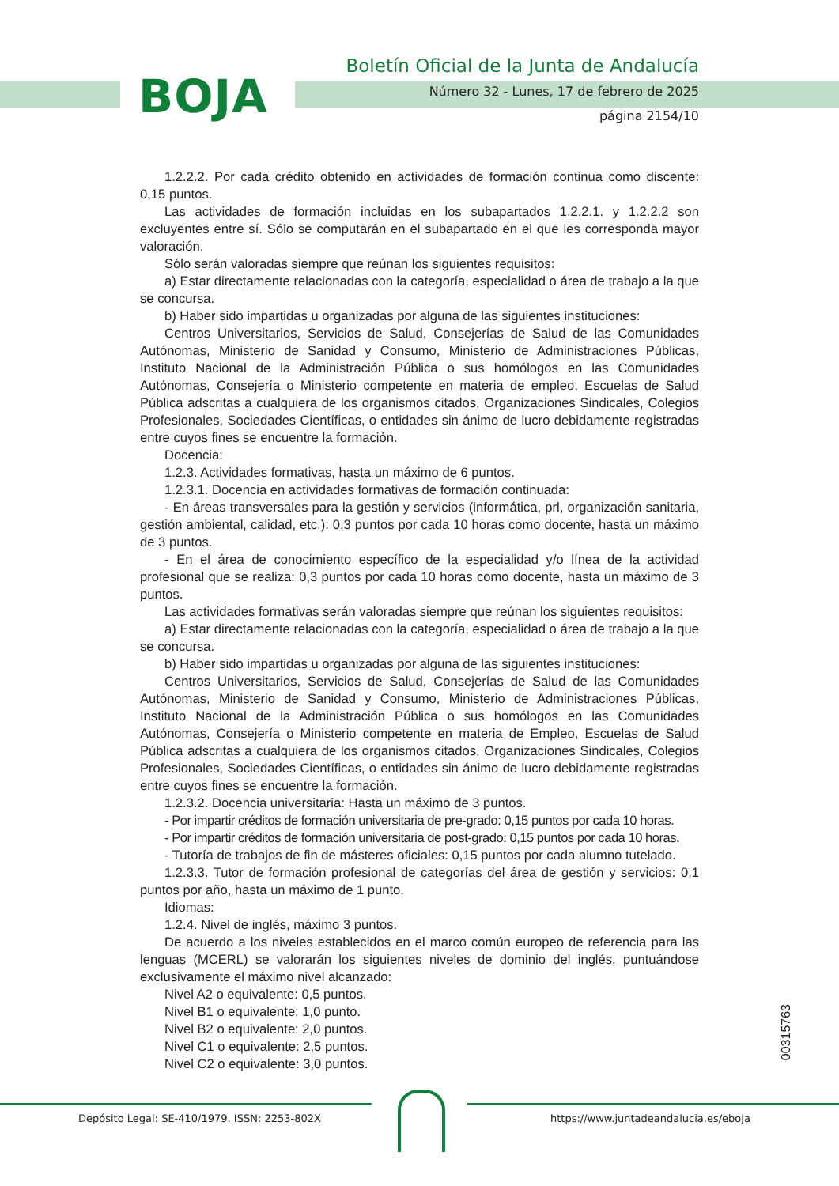BOJA
Boletín Oficial de la Junta de Andalucía
Número 32 - Lunes, 17 de febrero de 2025
página 2154/10
1.2.2.2. Por cada crédito obtenido en actividades de formación continua como discente: 0,15 puntos.
Las actividades de formación incluidas en los subapartados 1.2.2.1. y 1.2.2.2 son excluyentes entre sí. Sólo se computarán en el subapartado en el que les corresponda mayor valoración.
Sólo serán valoradas siempre que reúnan los siguientes requisitos:
a) Estar directamente relacionadas con la categoría, especialidad o área de trabajo a la que se concursa.
b) Haber sido impartidas u organizadas por alguna de las siguientes instituciones:
Centros Universitarios, Servicios de Salud, Consejerías de Salud de las Comunidades Autónomas, Ministerio de Sanidad y Consumo, Ministerio de Administraciones Públicas, Instituto Nacional de la Administración Pública o sus homólogos en las Comunidades Autónomas, Consejería o Ministerio competente en materia de empleo, Escuelas de Salud Pública adscritas a cualquiera de los organismos citados, Organizaciones Sindicales, Colegios Profesionales, Sociedades Científicas, o entidades sin ánimo de lucro debidamente registradas entre cuyos fines se encuentre la formación.
Docencia:
1.2.3. Actividades formativas, hasta un máximo de 6 puntos.
1.2.3.1. Docencia en actividades formativas de formación continuada:
- En áreas transversales para la gestión y servicios (informática, prl, organización sanitaria, gestión ambiental, calidad, etc.): 0,3 puntos por cada 10 horas como docente, hasta un máximo de 3 puntos.
- En el área de conocimiento específico de la especialidad y/o línea de la actividad profesional que se realiza: 0,3 puntos por cada 10 horas como docente, hasta un máximo de 3 puntos.
Las actividades formativas serán valoradas siempre que reúnan los siguientes requisitos:
a) Estar directamente relacionadas con la categoría, especialidad o área de trabajo a la que se concursa.
b) Haber sido impartidas u organizadas por alguna de las siguientes instituciones:
Centros Universitarios, Servicios de Salud, Consejerías de Salud de las Comunidades Autónomas, Ministerio de Sanidad y Consumo, Ministerio de Administraciones Públicas, Instituto Nacional de la Administración Pública o sus homólogos en las Comunidades Autónomas, Consejería o Ministerio competente en materia de Empleo, Escuelas de Salud Pública adscritas a cualquiera de los organismos citados, Organizaciones Sindicales, Colegios Profesionales, Sociedades Científicas, o entidades sin ánimo de lucro debidamente registradas entre cuyos fines se encuentre la formación.
1.2.3.2. Docencia universitaria: Hasta un máximo de 3 puntos.
- Por impartir créditos de formación universitaria de pre-grado: 0,15 puntos por cada 10 horas.
- Por impartir créditos de formación universitaria de post-grado: 0,15 puntos por cada 10 horas.
- Tutoría de trabajos de fin de másteres oficiales: 0,15 puntos por cada alumno tutelado.
1.2.3.3. Tutor de formación profesional de categorías del área de gestión y servicios: 0,1 puntos por año, hasta un máximo de 1 punto.
Idiomas:
1.2.4. Nivel de inglés, máximo 3 puntos.
De acuerdo a los niveles establecidos en el marco común europeo de referencia para las lenguas (MCERL) se valorarán los siguientes niveles de dominio del inglés, puntuándose exclusivamente el máximo nivel alcanzado:
Nivel A2 o equivalente: 0,5 puntos.
Nivel B1 o equivalente: 1,0 punto.
Nivel B2 o equivalente: 2,0 puntos.
Nivel C1 o equivalente: 2,5 puntos.
Nivel C2 o equivalente: 3,0 puntos.
00315763
Depósito Legal: SE-410/1979. ISSN: 2253-802X
https://www.juntadeandalucia.es/eboja